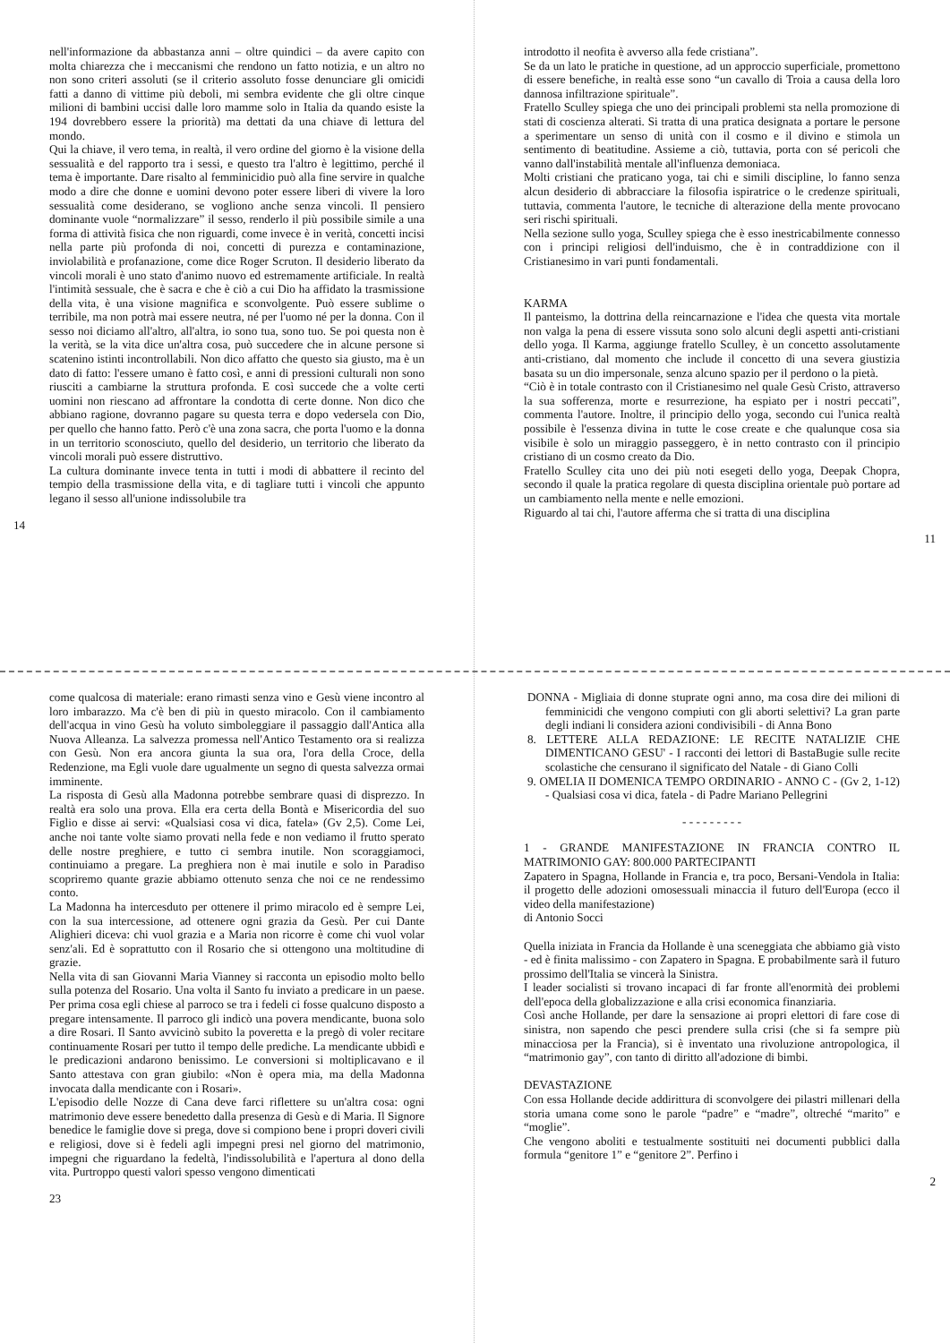nell'informazione da abbastanza anni – oltre quindici – da avere capito con molta chiarezza che i meccanismi che rendono un fatto notizia, e un altro no non sono criteri assoluti (se il criterio assoluto fosse denunciare gli omicidi fatti a danno di vittime più deboli, mi sembra evidente che gli oltre cinque milioni di bambini uccisi dalle loro mamme solo in Italia da quando esiste la 194 dovrebbero essere la priorità) ma dettati da una chiave di lettura del mondo.
Qui la chiave, il vero tema, in realtà, il vero ordine del giorno è la visione della sessualità e del rapporto tra i sessi, e questo tra l'altro è legittimo, perché il tema è importante. Dare risalto al femminicidio può alla fine servire in qualche modo a dire che donne e uomini devono poter essere liberi di vivere la loro sessualità come desiderano, se vogliono anche senza vincoli. Il pensiero dominante vuole “normalizzare” il sesso, renderlo il più possibile simile a una forma di attività fisica che non riguardi, come invece è in verità, concetti incisi nella parte più profonda di noi, concetti di purezza e contaminazione, inviolabilità e profanazione, come dice Roger Scruton. Il desiderio liberato da vincoli morali è uno stato d'animo nuovo ed estremamente artificiale. In realtà l'intimità sessuale, che è sacra e che è ciò a cui Dio ha affidato la trasmissione della vita, è una visione magnifica e sconvolgente. Può essere sublime o terribile, ma non potrà mai essere neutra, né per l'uomo né per la donna. Con il sesso noi diciamo all'altro, all'altra, io sono tua, sono tuo. Se poi questa non è la verità, se la vita dice un'altra cosa, può succedere che in alcune persone si scatenino istinti incontrollabili. Non dico affatto che questo sia giusto, ma è un dato di fatto: l'essere umano è fatto così, e anni di pressioni culturali non sono riusciti a cambiarne la struttura profonda. E così succede che a volte certi uomini non riescano ad affrontare la condotta di certe donne. Non dico che abbiano ragione, dovranno pagare su questa terra e dopo vedersela con Dio, per quello che hanno fatto. Però c'è una zona sacra, che porta l'uomo e la donna in un territorio sconosciuto, quello del desiderio, un territorio che liberato da vincoli morali può essere distruttivo.
La cultura dominante invece tenta in tutti i modi di abbattere il recinto del tempio della trasmissione della vita, e di tagliare tutti i vincoli che appunto legano il sesso all'unione indissolubile tra
14
introdotto il neofita è avverso alla fede cristiana”.
Se da un lato le pratiche in questione, ad un approccio superficiale, promettono di essere benefiche, in realtà esse sono “un cavallo di Troia a causa della loro dannosa infiltrazione spirituale”.
Fratello Sculley spiega che uno dei principali problemi sta nella promozione di stati di coscienza alterati. Si tratta di una pratica designata a portare le persone a sperimentare un senso di unità con il cosmo e il divino e stimola un sentimento di beatitudine. Assieme a ciò, tuttavia, porta con sé pericoli che vanno dall'instabilità mentale all'influenza demoniaca.
Molti cristiani che praticano yoga, tai chi e simili discipline, lo fanno senza alcun desiderio di abbracciare la filosofia ispiratrice o le credenze spirituali, tuttavia, commenta l'autore, le tecniche di alterazione della mente provocano seri rischi spirituali.
Nella sezione sullo yoga, Sculley spiega che è esso inestricabilmente connesso con i principi religiosi dell'induismo, che è in contraddizione con il Cristianesimo in vari punti fondamentali.
KARMA
Il panteismo, la dottrina della reincarnazione e l'idea che questa vita mortale non valga la pena di essere vissuta sono solo alcuni degli aspetti anti-cristiani dello yoga. Il Karma, aggiunge fratello Sculley, è un concetto assolutamente anti-cristiano, dal momento che include il concetto di una severa giustizia basata su un dio impersonale, senza alcuno spazio per il perdono o la pietà.
“Ciò è in totale contrasto con il Cristianesimo nel quale Gesù Cristo, attraverso la sua sofferenza, morte e resurrezione, ha espiato per i nostri peccati”, commenta l'autore. Inoltre, il principio dello yoga, secondo cui l'unica realtà possibile è l'essenza divina in tutte le cose create e che qualunque cosa sia visibile è solo un miraggio passeggero, è in netto contrasto con il principio cristiano di un cosmo creato da Dio.
Fratello Sculley cita uno dei più noti esegeti dello yoga, Deepak Chopra, secondo il quale la pratica regolare di questa disciplina orientale può portare ad un cambiamento nella mente e nelle emozioni.
Riguardo al tai chi, l'autore afferma che si tratta di una disciplina
11
come qualcosa di materiale: erano rimasti senza vino e Gesù viene incontro al loro imbarazzo. Ma c'è ben di più in questo miracolo. Con il cambiamento dell'acqua in vino Gesù ha voluto simboleggiare il passaggio dall'Antica alla Nuova Alleanza. La salvezza promessa nell'Antico Testamento ora si realizza con Gesù. Non era ancora giunta la sua ora, l'ora della Croce, della Redenzione, ma Egli vuole dare ugualmente un segno di questa salvezza ormai imminente.
La risposta di Gesù alla Madonna potrebbe sembrare quasi di disprezzo. In realtà era solo una prova. Ella era certa della Bontà e Misericordia del suo Figlio e disse ai servi: «Qualsiasi cosa vi dica, fatela» (Gv 2,5). Come Lei, anche noi tante volte siamo provati nella fede e non vediamo il frutto sperato delle nostre preghiere, e tutto ci sembra inutile. Non scoraggiamoci, continuiamo a pregare. La preghiera non è mai inutile e solo in Paradiso scopriremo quante grazie abbiamo ottenuto senza che noi ce ne rendessimo conto.
La Madonna ha intercesduto per ottenere il primo miracolo ed è sempre Lei, con la sua intercessione, ad ottenere ogni grazia da Gesù. Per cui Dante Alighieri diceva: chi vuol grazia e a Maria non ricorre è come chi vuol volar senz'ali. Ed è soprattutto con il Rosario che si ottengono una moltitudine di grazie.
Nella vita di san Giovanni Maria Vianney si racconta un episodio molto bello sulla potenza del Rosario. Una volta il Santo fu inviato a predicare in un paese. Per prima cosa egli chiese al parroco se tra i fedeli ci fosse qualcuno disposto a pregare intensamente. Il parroco gli indicò una povera mendicante, buona solo a dire Rosari. Il Santo avvicinò subito la poveretta e la pregò di voler recitare continuamente Rosari per tutto il tempo delle prediche. La mendicante ubbidì e le predicazioni andarono benissimo. Le conversioni si moltiplicavano e il Santo attestava con gran giubilo: «Non è opera mia, ma della Madonna invocata dalla mendicante con i Rosari».
L'episodio delle Nozze di Cana deve farci riflettere su un'altra cosa: ogni matrimonio deve essere benedetto dalla presenza di Gesù e di Maria. Il Signore benedice le famiglie dove si prega, dove si compiono bene i propri doveri civili e religiosi, dove si è fedeli agli impegni presi nel giorno del matrimonio, impegni che riguardano la fedeltà, l'indissolubilità e l'apertura al dono della vita. Purtroppo questi valori spesso vengono dimenticati
23
DONNA - Migliaia di donne stuprate ogni anno, ma cosa dire dei milioni di femminicidi che vengono compiuti con gli aborti selettivi? La gran parte degli indiani li considera azioni condivisibili - di Anna Bono
8. LETTERE ALLA REDAZIONE: LE RECITE NATALIZIE CHE DIMENTICANO GESU' - I racconti dei lettori di BastaBugie sulle recite scolastiche che censurano il significato del Natale - di Giano Colli
9. OMELIA II DOMENICA TEMPO ORDINARIO - ANNO C - (Gv 2, 1-12) - Qualsiasi cosa vi dica, fatela - di Padre Mariano Pellegrini
- - - - - - - - -
1 - GRANDE MANIFESTAZIONE IN FRANCIA CONTRO IL MATRIMONIO GAY: 800.000 PARTECIPANTI
Zapatero in Spagna, Hollande in Francia e, tra poco, Bersani-Vendola in Italia: il progetto delle adozioni omosessuali minaccia il futuro dell'Europa (ecco il video della manifestazione)
di Antonio Socci
Quella iniziata in Francia da Hollande è una sceneggiata che abbiamo già visto - ed è finita malissimo - con Zapatero in Spagna. E probabilmente sarà il futuro prossimo dell'Italia se vincerà la Sinistra.
I leader socialisti si trovano incapaci di far fronte all'enormità dei problemi dell'epoca della globalizzazione e alla crisi economica finanziaria.
Così anche Hollande, per dare la sensazione ai propri elettori di fare cose di sinistra, non sapendo che pesci prendere sulla crisi (che si fa sempre più minacciosa per la Francia), si è inventato una rivoluzione antropologica, il “matrimonio gay”, con tanto di diritto all'adozione di bimbi.
DEVASTAZIONE
Con essa Hollande decide addirittura di sconvolgere dei pilastri millenari della storia umana come sono le parole “padre” e “madre”, oltreché “marito” e “moglie”.
Che vengono aboliti e testualmente sostituiti nei documenti pubblici dalla formula “genitore 1” e “genitore 2”. Perfino i
2